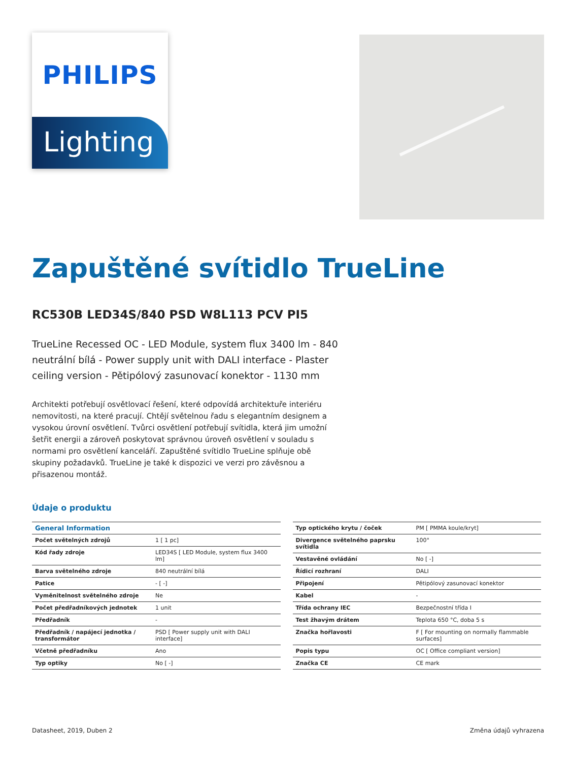PHILIPS
Lighting
Zapuštěné svítidlo TrueLine
RC530B LED34S/840 PSD W8L113 PCV PI5
TrueLine Recessed OC - LED Module, system flux 3400 lm - 840 neutrální bílá - Power supply unit with DALI interface - Plaster ceiling version - Pětipólový zasunovací konektor - 1130 mm
Architekti potřebují osvětlovací řešení, které odpovídá architektuře interiéru nemovitosti, na které pracují. Chtějí světelnou řadu s elegantním designem a vysokou úrovní osvětlení. Tvůrci osvětlení potřebují svítidla, která jim umožní šetřit energii a zároveň poskytovat správnou úroveň osvětlení v souladu s normami pro osvětlení kanceláří. Zapuštěné svítidlo TrueLine splňuje obě skupiny požadavků. TrueLine je také k dispozici ve verzi pro závěsnou a přisazenou montáž.
Údaje o produktu
| General Information | |
| --- | --- |
| Počet světelných zdrojů | 1 [ 1 pc] |
| Kód řady zdroje | LED34S [ LED Module, system flux 3400 lm] |
| Barva světelného zdroje | 840 neutrální bílá |
| Patice | - [ -] |
| Vyměnitelnost světelného zdroje | Ne |
| Počet předřadníkových jednotek | 1 unit |
| Předřadník | - |
| Předřadník / napájecí jednotka / transformátor | PSD [ Power supply unit with DALI interface] |
| Včetně předřadníku | Ano |
| Typ optiky | No [ -] |
| Typ optického krytu / čoček | PM [ PMMA koule/kryt] |
| Divergence světelného paprsku svítidla | 100° |
| Vestavěné ovládání | No [ -] |
| Řídicí rozhraní | DALI |
| Připojení | Pětipólový zasunovací konektor |
| Kabel | - |
| Třída ochrany IEC | Bezpečnostní třída I |
| Test žhavým drátem | Teplota 650 °C, doba 5 s |
| Značka hořlavosti | F [ For mounting on normally flammable surfaces] |
| Popis typu | OC [ Office compliant version] |
| Značka CE | CE mark |
Datasheet, 2019, Duben 2 Změna údajů vyhrazena